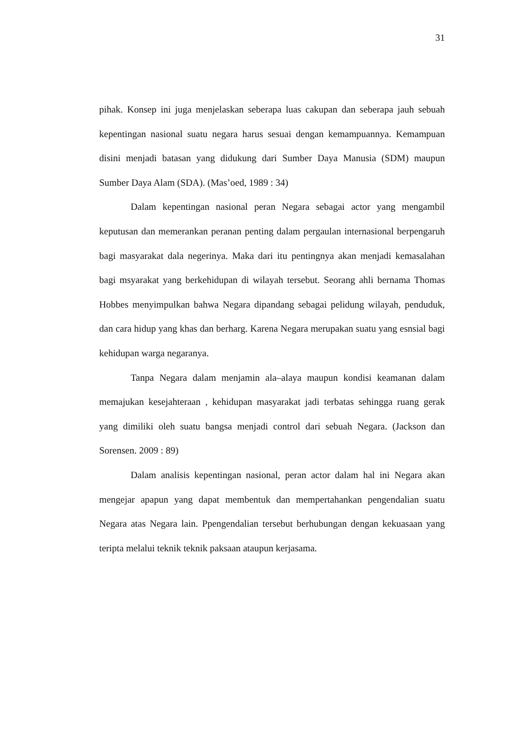31
pihak. Konsep ini juga menjelaskan seberapa luas cakupan dan seberapa jauh sebuah kepentingan nasional suatu negara harus sesuai dengan kemampuannya. Kemampuan disini menjadi batasan yang didukung dari Sumber Daya Manusia (SDM) maupun Sumber Daya Alam (SDA). (Mas’oed, 1989 : 34)
Dalam kepentingan nasional peran Negara sebagai actor yang mengambil keputusan dan memerankan peranan penting dalam pergaulan internasional berpengaruh bagi masyarakat dala negerinya. Maka dari itu pentingnya akan menjadi kemasalahan bagi msyarakat yang berkehidupan di wilayah tersebut. Seorang ahli bernama Thomas Hobbes menyimpulkan bahwa Negara dipandang sebagai pelidung wilayah, penduduk, dan cara hidup yang khas dan berharg. Karena Negara merupakan suatu yang esnsial bagi kehidupan warga negaranya.
Tanpa Negara dalam menjamin ala–alaya maupun kondisi keamanan dalam memajukan kesejahteraan , kehidupan masyarakat jadi terbatas sehingga ruang gerak yang dimiliki oleh suatu bangsa menjadi control dari sebuah Negara. (Jackson dan Sorensen. 2009 : 89)
Dalam analisis kepentingan nasional, peran actor dalam hal ini Negara akan mengejar apapun yang dapat membentuk dan mempertahankan pengendalian suatu Negara atas Negara lain. Ppengendalian tersebut berhubungan dengan kekuasaan yang teripta melalui teknik teknik paksaan ataupun kerjasama.